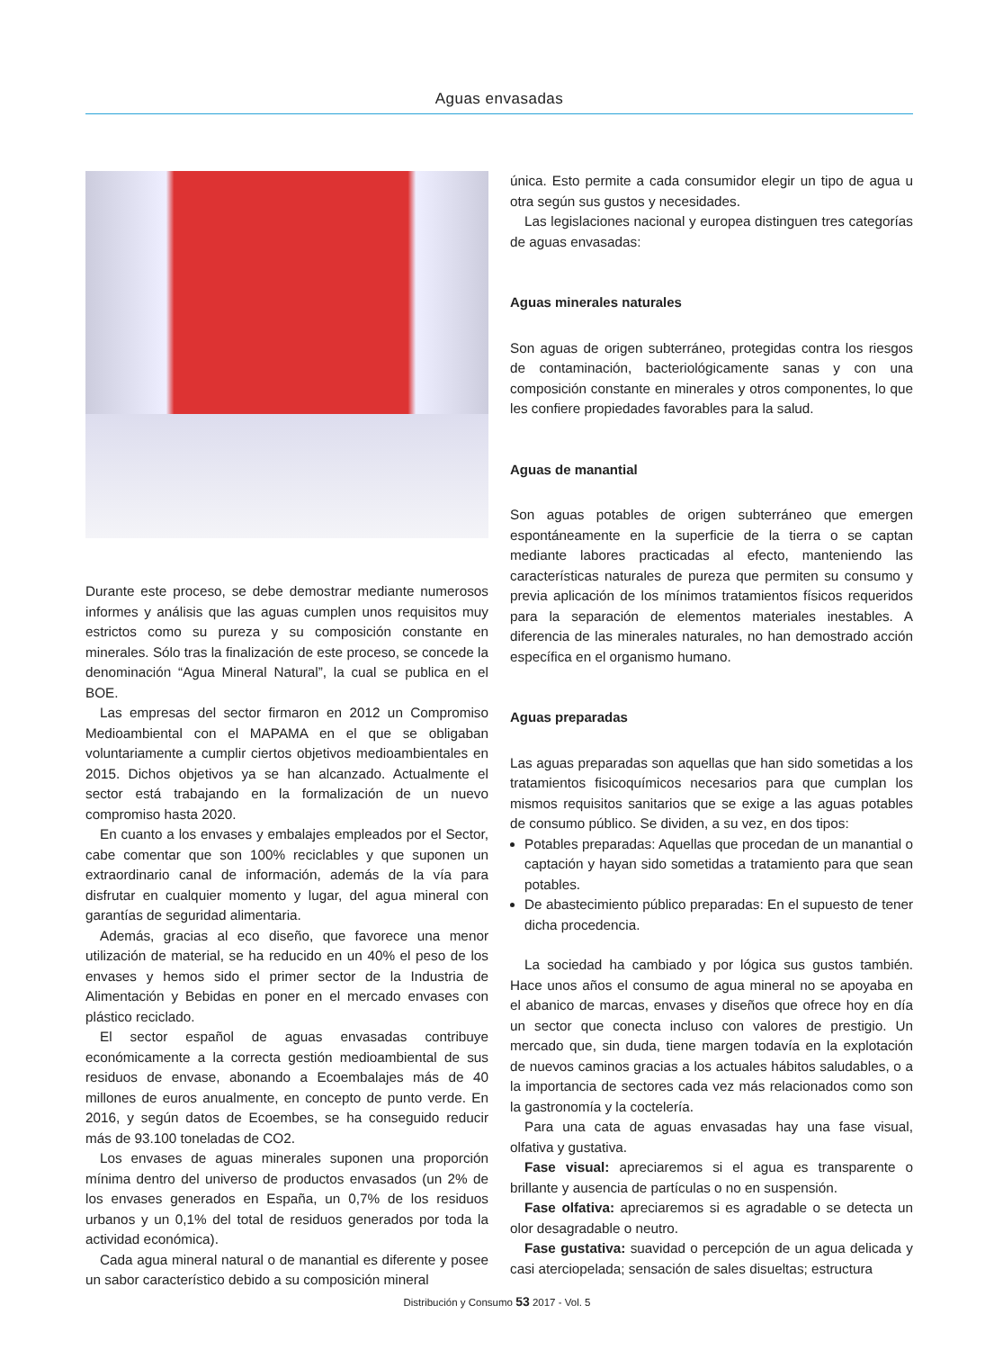Aguas envasadas
Durante este proceso, se debe demostrar mediante numerosos informes y análisis que las aguas cumplen unos requisitos muy estrictos como su pureza y su composición constante en minerales. Sólo tras la finalización de este proceso, se concede la denominación “Agua Mineral Natural”, la cual se publica en el BOE.
Las empresas del sector firmaron en 2012 un Compromiso Medioambiental con el MAPAMA en el que se obligaban voluntariamente a cumplir ciertos objetivos medioambientales en 2015. Dichos objetivos ya se han alcanzado. Actualmente el sector está trabajando en la formalización de un nuevo compromiso hasta 2020.
En cuanto a los envases y embalajes empleados por el Sector, cabe comentar que son 100% reciclables y que suponen un extraordinario canal de información, además de la vía para disfrutar en cualquier momento y lugar, del agua mineral con garantías de seguridad alimentaria.
Además, gracias al eco diseño, que favorece una menor utilización de material, se ha reducido en un 40% el peso de los envases y hemos sido el primer sector de la Industria de Alimentación y Bebidas en poner en el mercado envases con plástico reciclado.
El sector español de aguas envasadas contribuye económicamente a la correcta gestión medioambiental de sus residuos de envase, abonando a Ecoembalajes más de 40 millones de euros anualmente, en concepto de punto verde. En 2016, y según datos de Ecoembes, se ha conseguido reducir más de 93.100 toneladas de CO2.
Los envases de aguas minerales suponen una proporción mínima dentro del universo de productos envasados (un 2% de los envases generados en España, un 0,7% de los residuos urbanos y un 0,1% del total de residuos generados por toda la actividad económica).
Cada agua mineral natural o de manantial es diferente y posee un sabor característico debido a su composición mineral
única. Esto permite a cada consumidor elegir un tipo de agua u otra según sus gustos y necesidades.
Las legislaciones nacional y europea distinguen tres categorías de aguas envasadas:
Aguas minerales naturales
Son aguas de origen subterráneo, protegidas contra los riesgos de contaminación, bacteriológicamente sanas y con una composición constante en minerales y otros componentes, lo que les confiere propiedades favorables para la salud.
Aguas de manantial
Son aguas potables de origen subterráneo que emergen espontáneamente en la superficie de la tierra o se captan mediante labores practicadas al efecto, manteniendo las características naturales de pureza que permiten su consumo y previa aplicación de los mínimos tratamientos físicos requeridos para la separación de elementos materiales inestables. A diferencia de las minerales naturales, no han demostrado acción específica en el organismo humano.
Aguas preparadas
Las aguas preparadas son aquellas que han sido sometidas a los tratamientos fisicoquímicos necesarios para que cumplan los mismos requisitos sanitarios que se exige a las aguas potables de consumo público. Se dividen, a su vez, en dos tipos:
Potables preparadas: Aquellas que procedan de un manantial o captación y hayan sido sometidas a tratamiento para que sean potables.
De abastecimiento público preparadas: En el supuesto de tener dicha procedencia.
La sociedad ha cambiado y por lógica sus gustos también. Hace unos años el consumo de agua mineral no se apoyaba en el abanico de marcas, envases y diseños que ofrece hoy en día un sector que conecta incluso con valores de prestigio. Un mercado que, sin duda, tiene margen todavía en la explotación de nuevos caminos gracias a los actuales hábitos saludables, o a la importancia de sectores cada vez más relacionados como son la gastronomía y la coctelería.
Para una cata de aguas envasadas hay una fase visual, olfativa y gustativa.
Fase visual: apreciaremos si el agua es transparente o brillante y ausencia de partículas o no en suspensión.
Fase olfativa: apreciaremos si es agradable o se detecta un olor desagradable o neutro.
Fase gustativa: suavidad o percepción de un agua delicada y casi aterciopelada; sensación de sales disueltas; estructura
Distribución y Consumo 53 2017 - Vol. 5